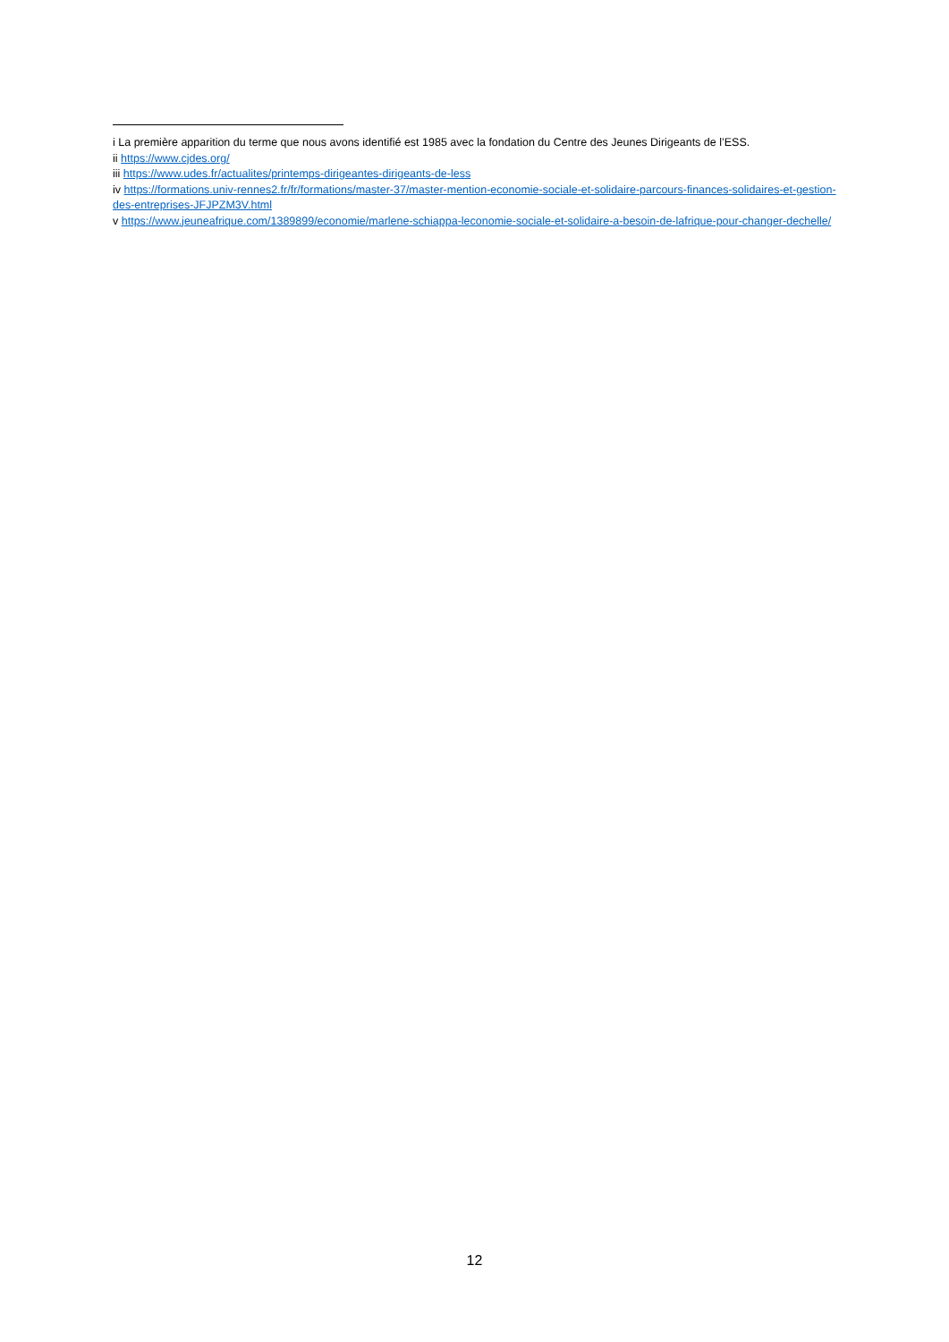i La première apparition du terme que nous avons identifié est 1985 avec la fondation du Centre des Jeunes Dirigeants de l’ESS.
ii https://www.cjdes.org/
iii https://www.udes.fr/actualites/printemps-dirigeantes-dirigeants-de-less
iv https://formations.univ-rennes2.fr/fr/formations/master-37/master-mention-economie-sociale-et-solidaire-parcours-finances-solidaires-et-gestion-des-entreprises-JFJPZM3V.html
v https://www.jeuneafrique.com/1389899/economie/marlene-schiappa-leconomie-sociale-et-solidaire-a-besoin-de-lafrique-pour-changer-dechelle/
12